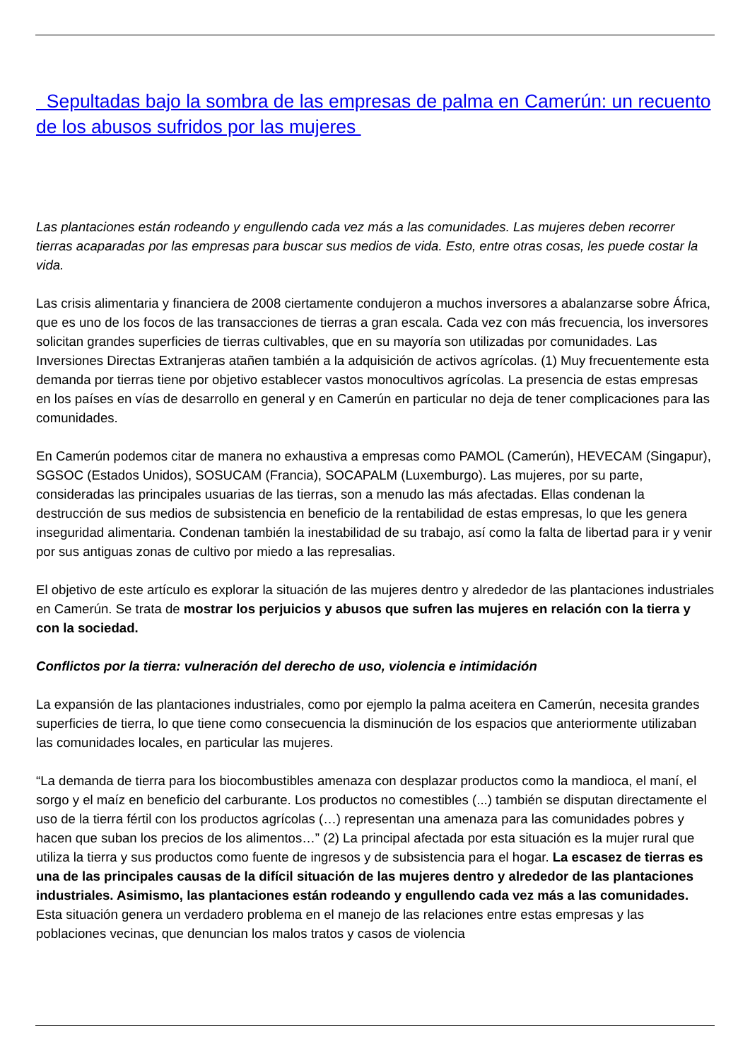Sepultadas bajo la sombra de las empresas de palma en Camerún: un recuento de los abusos sufridos por las mujeres
Las plantaciones están rodeando y engullendo cada vez más a las comunidades. Las mujeres deben recorrer tierras acaparadas por las empresas para buscar sus medios de vida. Esto, entre otras cosas, les puede costar la vida.
Las crisis alimentaria y financiera de 2008 ciertamente condujeron a muchos inversores a abalanzarse sobre África, que es uno de los focos de las transacciones de tierras a gran escala. Cada vez con más frecuencia, los inversores solicitan grandes superficies de tierras cultivables, que en su mayoría son utilizadas por comunidades. Las Inversiones Directas Extranjeras atañen también a la adquisición de activos agrícolas. (1) Muy frecuentemente esta demanda por tierras tiene por objetivo establecer vastos monocultivos agrícolas. La presencia de estas empresas en los países en vías de desarrollo en general y en Camerún en particular no deja de tener complicaciones para las comunidades.
En Camerún podemos citar de manera no exhaustiva a empresas como PAMOL (Camerún), HEVECAM (Singapur), SGSOC (Estados Unidos), SOSUCAM (Francia), SOCAPALM (Luxemburgo). Las mujeres, por su parte, consideradas las principales usuarias de las tierras, son a menudo las más afectadas. Ellas condenan la destrucción de sus medios de subsistencia en beneficio de la rentabilidad de estas empresas, lo que les genera inseguridad alimentaria. Condenan también la inestabilidad de su trabajo, así como la falta de libertad para ir y venir por sus antiguas zonas de cultivo por miedo a las represalias.
El objetivo de este artículo es explorar la situación de las mujeres dentro y alrededor de las plantaciones industriales en Camerún. Se trata de mostrar los perjuicios y abusos que sufren las mujeres en relación con la tierra y con la sociedad.
Conflictos por la tierra: vulneración del derecho de uso, violencia e intimidación
La expansión de las plantaciones industriales, como por ejemplo la palma aceitera en Camerún, necesita grandes superficies de tierra, lo que tiene como consecuencia la disminución de los espacios que anteriormente utilizaban las comunidades locales, en particular las mujeres.
“La demanda de tierra para los biocombustibles amenaza con desplazar productos como la mandioca, el maní, el sorgo y el maíz en beneficio del carburante. Los productos no comestibles (...) también se disputan directamente el uso de la tierra fértil con los productos agrícolas (…) representan una amenaza para las comunidades pobres y hacen que suban los precios de los alimentos…” (2) La principal afectada por esta situación es la mujer rural que utiliza la tierra y sus productos como fuente de ingresos y de subsistencia para el hogar. La escasez de tierras es una de las principales causas de la difícil situación de las mujeres dentro y alrededor de las plantaciones industriales. Asimismo, las plantaciones están rodeando y engullendo cada vez más a las comunidades. Esta situación genera un verdadero problema en el manejo de las relaciones entre estas empresas y las poblaciones vecinas, que denuncian los malos tratos y casos de violencia